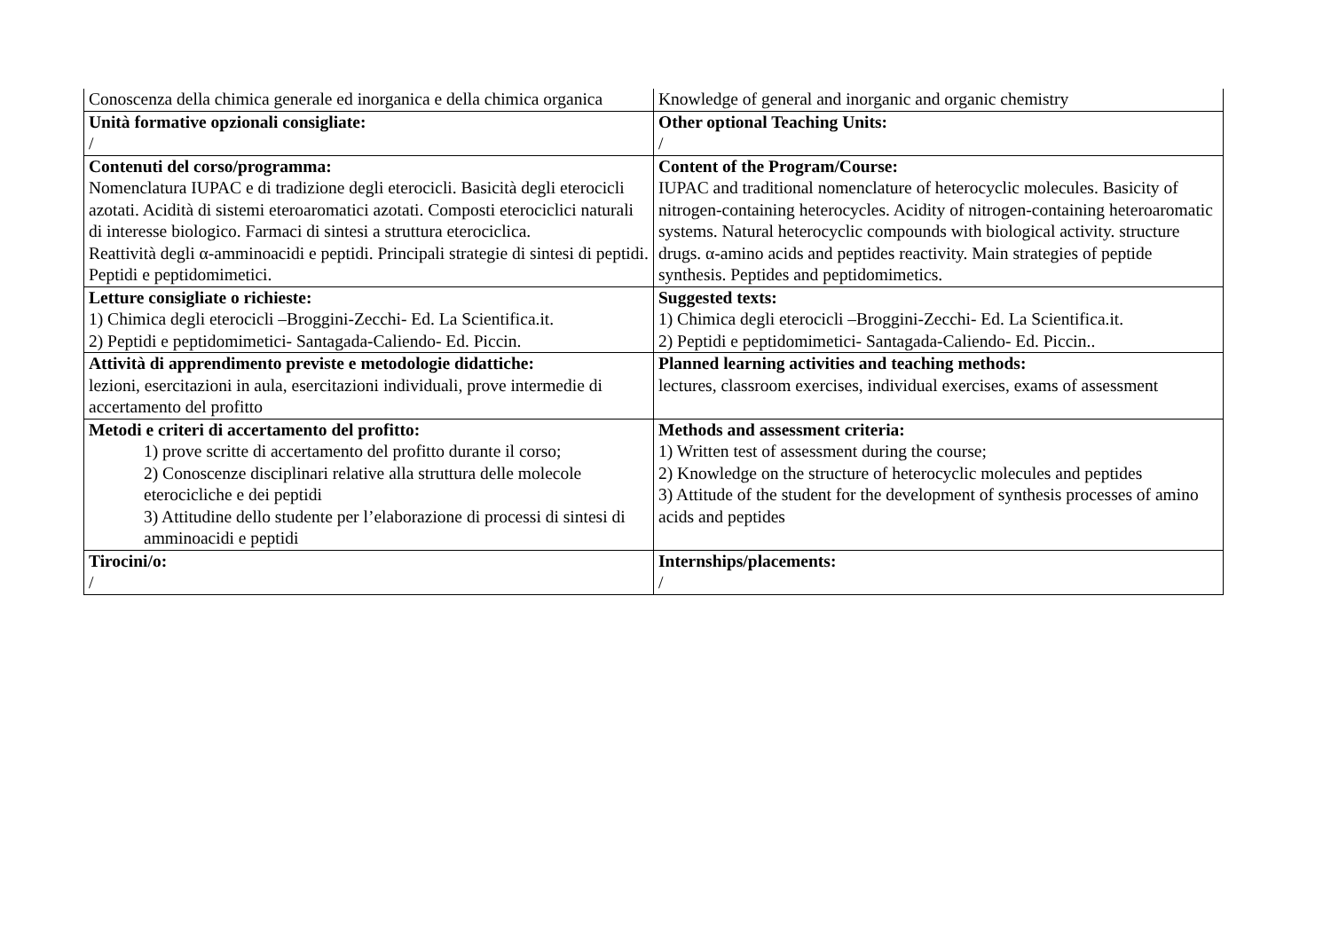| Conoscenza della chimica generale ed inorganica e della chimica organica | Knowledge of general and inorganic and organic chemistry |
| Unità formative opzionali consigliate: / | Other optional Teaching Units: / |
| Contenuti del corso/programma: Nomenclatura IUPAC e di tradizione degli eterocicli. Basicità degli eterocicli azotati. Acidità di sistemi eteroaromatici azotati. Composti eterociclici naturali di interesse biologico. Farmaci di sintesi a struttura eterociclica. Reattività degli α-amminoacidi e peptidi. Principali strategie di sintesi di peptidi. Peptidi e peptidomimetici. | Content of the Program/Course: IUPAC and traditional nomenclature of heterocyclic molecules. Basicity of nitrogen-containing heterocycles. Acidity of nitrogen-containing heteroaromatic systems. Natural heterocyclic compounds with biological activity. structure drugs. α-amino acids and peptides reactivity. Main strategies of peptide synthesis. Peptides and peptidomimetics. |
| Letture consigliate o richieste: 1) Chimica degli eterocicli –Broggini-Zecchi- Ed. La Scientifica.it. 2) Peptidi e peptidomimetici- Santagada-Caliendo- Ed. Piccin. | Suggested texts: 1) Chimica degli eterocicli –Broggini-Zecchi- Ed. La Scientifica.it. 2) Peptidi e peptidomimetici- Santagada-Caliendo- Ed. Piccin.. |
| Attività di apprendimento previste e metodologie didattiche: lezioni, esercitazioni in aula, esercitazioni individuali, prove intermedie di accertamento del profitto | Planned learning activities and teaching methods: lectures, classroom exercises, individual exercises, exams of assessment |
| Metodi e criteri di accertamento del profitto: 1) prove scritte di accertamento del profitto durante il corso; 2) Conoscenze disciplinari relative alla struttura delle molecole eterocicliche e dei peptidi 3) Attitudine dello studente per l’elaborazione di processi di sintesi di amminoacidi e peptidi | Methods and assessment criteria: 1) Written test of assessment during the course; 2) Knowledge on the structure of heterocyclic molecules and peptides 3) Attitude of the student for the development of synthesis processes of amino acids and peptides |
| Tirocini/o: / | Internships/placements: / |